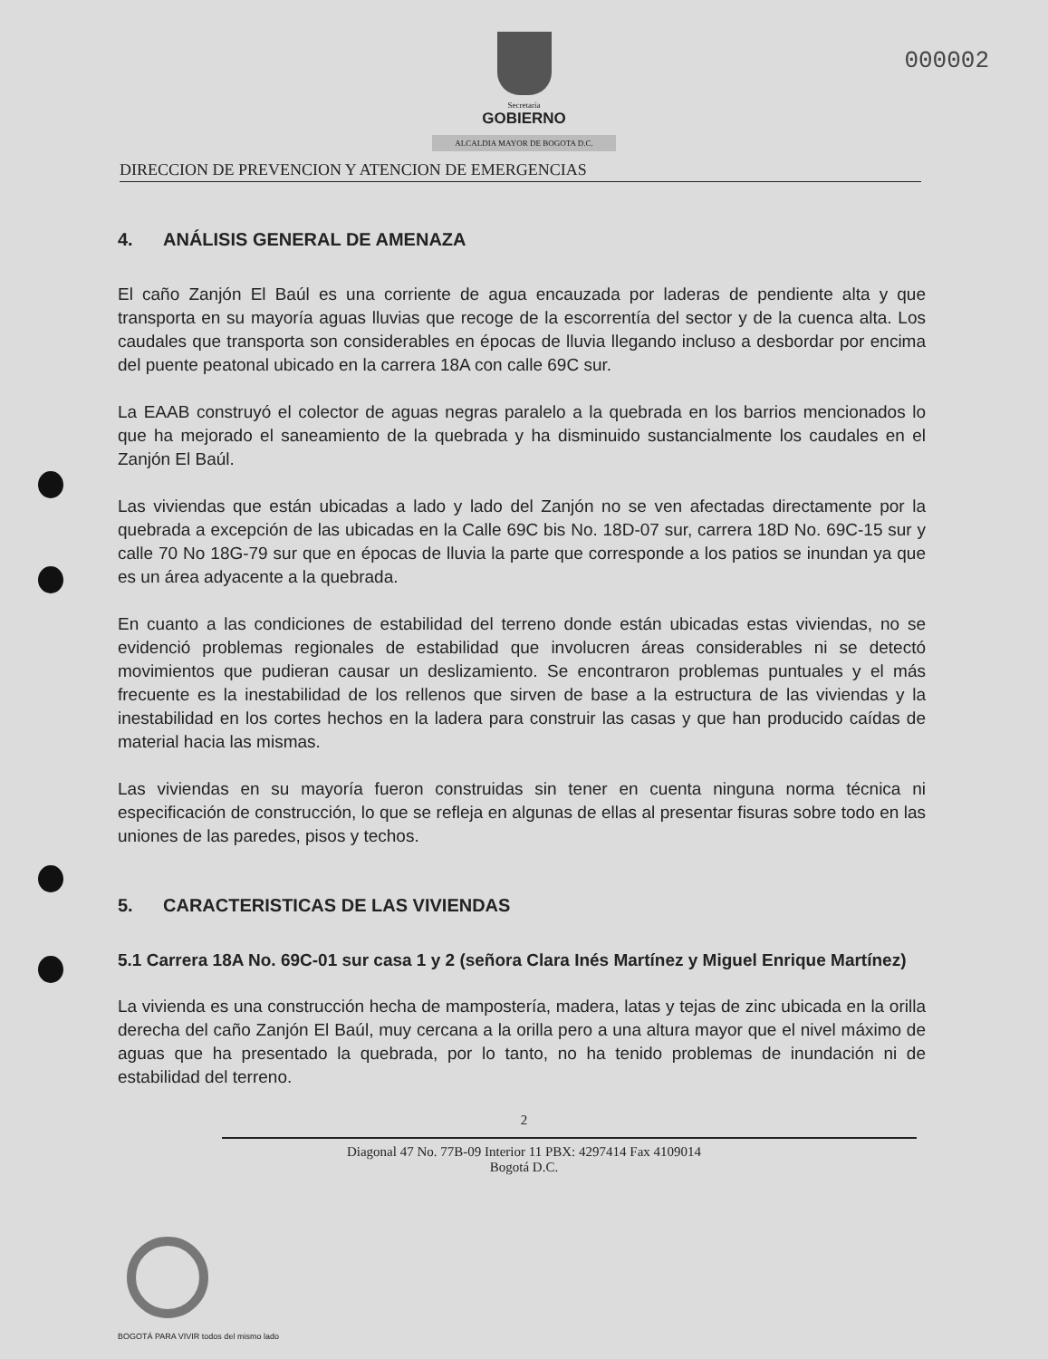000002
Secretaría
GOBIERNO
ALCALDIA MAYOR DE BOGOTA D.C.
DIRECCION DE PREVENCION Y ATENCION DE EMERGENCIAS
4. ANÁLISIS GENERAL DE AMENAZA
El caño Zanjón El Baúl es una corriente de agua encauzada por laderas de pendiente alta y que transporta en su mayoría aguas lluvias que recoge de la escorrentía del sector y de la cuenca alta. Los caudales que transporta son considerables en épocas de lluvia llegando incluso a desbordar por encima del puente peatonal ubicado en la carrera 18A con calle 69C sur.
La EAAB construyó el colector de aguas negras paralelo a la quebrada en los barrios mencionados lo que ha mejorado el saneamiento de la quebrada y ha disminuido sustancialmente los caudales en el Zanjón El Baúl.
Las viviendas que están ubicadas a lado y lado del Zanjón no se ven afectadas directamente por la quebrada a excepción de las ubicadas en la Calle 69C bis No. 18D-07 sur, carrera 18D No. 69C-15 sur y calle 70 No 18G-79 sur que en épocas de lluvia la parte que corresponde a los patios se inundan ya que es un área adyacente a la quebrada.
En cuanto a las condiciones de estabilidad del terreno donde están ubicadas estas viviendas, no se evidenció problemas regionales de estabilidad que involucren áreas considerables ni se detectó movimientos que pudieran causar un deslizamiento. Se encontraron problemas puntuales y el más frecuente es la inestabilidad de los rellenos que sirven de base a la estructura de las viviendas y la inestabilidad en los cortes hechos en la ladera para construir las casas y que han producido caídas de material hacia las mismas.
Las viviendas en su mayoría fueron construidas sin tener en cuenta ninguna norma técnica ni especificación de construcción, lo que se refleja en algunas de ellas al presentar fisuras sobre todo en las uniones de las paredes, pisos y techos.
5. CARACTERISTICAS DE LAS VIVIENDAS
5.1 Carrera 18A No. 69C-01 sur casa 1 y 2 (señora Clara Inés Martínez y Miguel Enrique Martínez)
La vivienda es una construcción hecha de mampostería, madera, latas y tejas de zinc ubicada en la orilla derecha del caño Zanjón El Baúl, muy cercana a la orilla pero a una altura mayor que el nivel máximo de aguas que ha presentado la quebrada, por lo tanto, no ha tenido problemas de inundación ni de estabilidad del terreno.
2
Diagonal 47 No. 77B-09 Interior 11 PBX: 4297414 Fax 4109014
Bogotá D.C.
BOGOTÁ PARA VIVIR todos del mismo lado